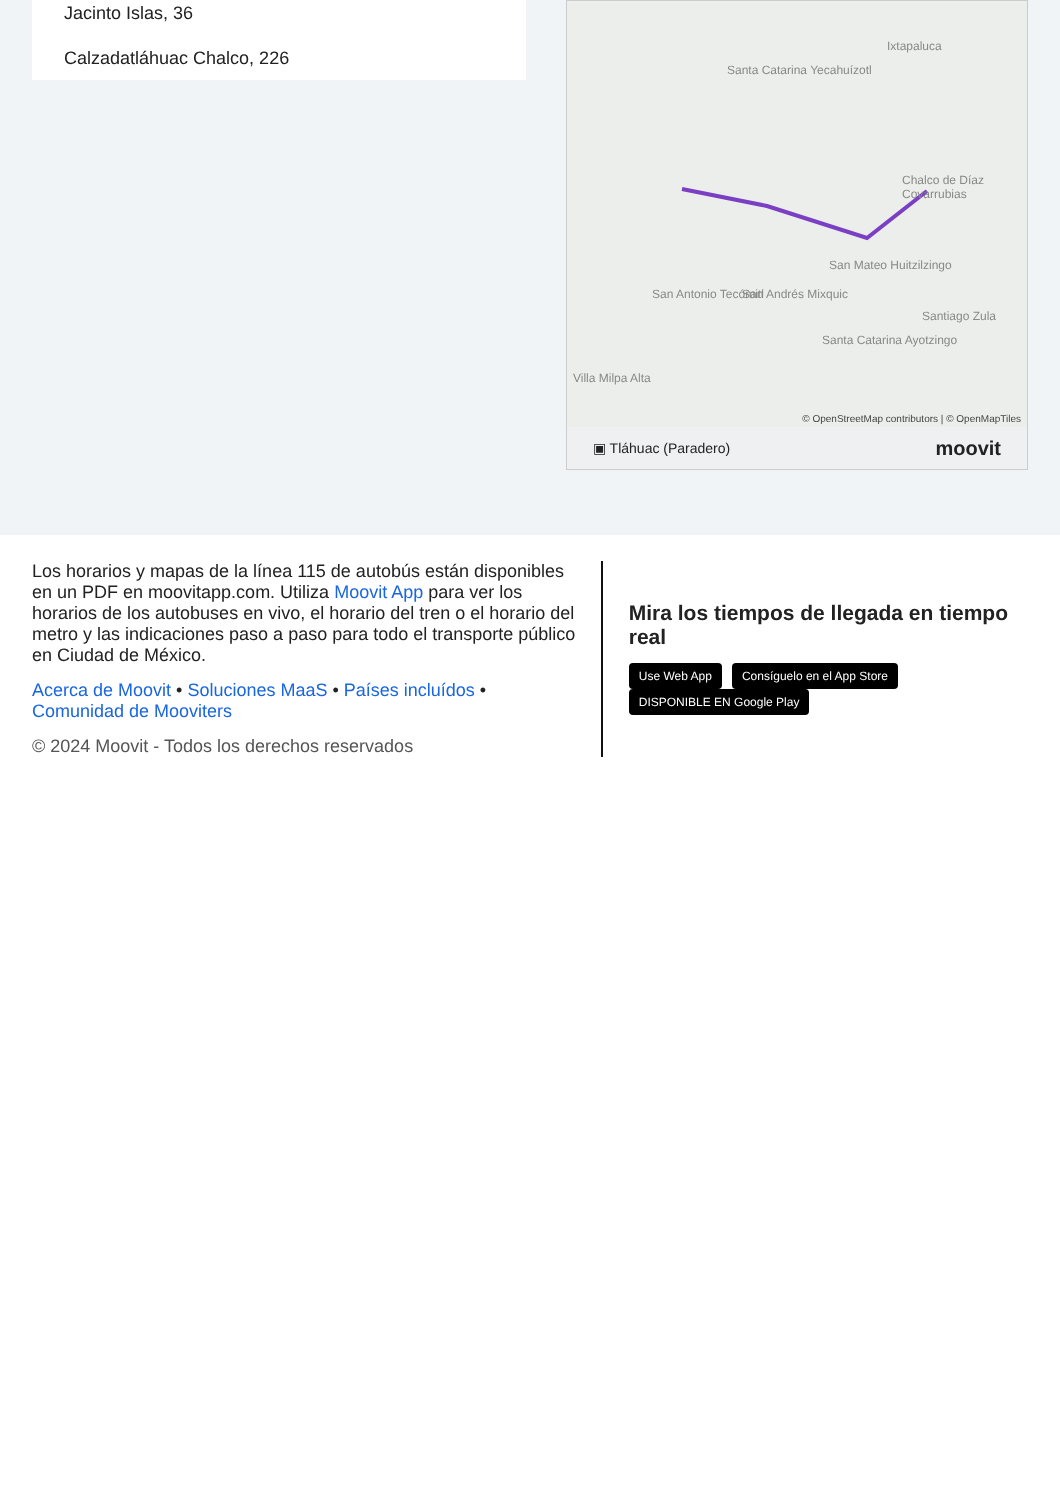Jacinto Islas, 36
Calzadatláhuac Chalco, 226
Ixtapaluca
Santa Catarina Yecahuízotl
Chalco de Díaz Covarrubias
San Mateo Huitzilzingo
San Antonio Tecómitl San Andrés Mixquic
Santiago Zula
Santa Catarina Ayotzingo
Villa Milpa Alta
© OpenStreetMap contributors | © OpenMapTiles
▣ Tláhuac (Paradero) moovit
Los horarios y mapas de la línea 115 de autobús están disponibles en un PDF en moovitapp.com. Utiliza Moovit App para ver los horarios de los autobuses en vivo, el horario del tren o el horario del metro y las indicaciones paso a paso para todo el transporte público en Ciudad de México.
Acerca de Moovit • Soluciones MaaS • Países incluídos • Comunidad de Mooviters
© 2024 Moovit - Todos los derechos reservados
Mira los tiempos de llegada en tiempo real
Use Web App Consíguelo en el App Store DISPONIBLE EN Google Play